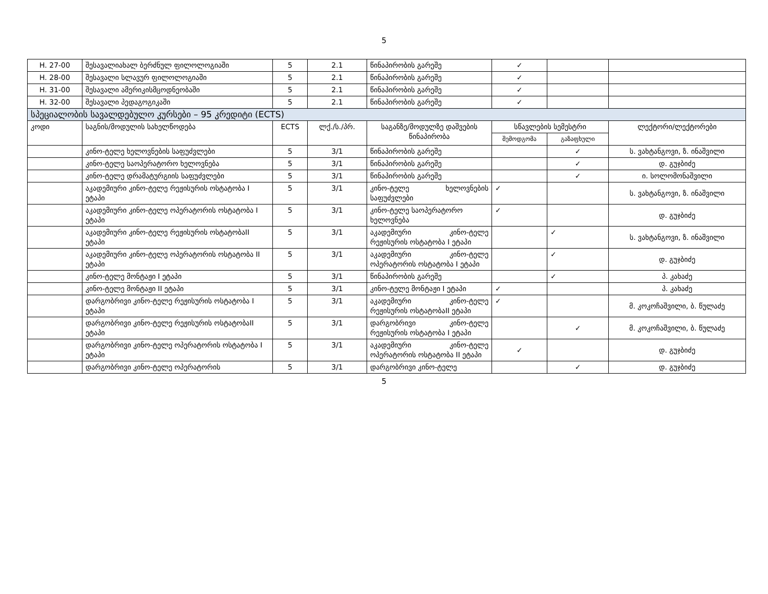5
| H. 27-00 | შესავალიახალ ბერძნულ ფილოლოგიაში | 5 | 2.1 | წინაპირობის გარეშე | ✓ | | |
| H. 28-00 | შესავალი სლავურ ფილოლოგიაში | 5 | 2.1 | წინაპირობის გარეშე | ✓ | | |
| H. 31-00 | შესავალი ამერიკისმცოდნეობაში | 5 | 2.1 | წინაპირობის გარეშე | ✓ | | |
| H. 32-00 | შესავალი პედაგოგიკაში | 5 | 2.1 | წინაპირობის გარეშე | ✓ | | |
| სპეციალობის სავალდებულო კურსები – 95 კრედიტი (ECTS) | | | | | | | |
| კოდი | საგნის/მოდულის სახელწოდება | ECTS | ლქ./ს./პრ. | საგანზე/მოდულზე დაშვების წინაპირობა | სწავლების სემესტრი | | ლექტორი/ლექტორები |
| | | | | | შემოდგომა | გაზაფხული | |
| | კინო-ტელე ხელოვნების საფუძვლები | 5 | 3/1 | წინაპირობის გარეშე | | ✓ | ს. ვახტანგოვი, ზ. ინაშვილი |
| | კინო-ტელე საოპერატორო ხელოვნება | 5 | 3/1 | წინაპირობის გარეშე | | ✓ | დ. გუჯბიძე |
| | კინო-ტელე დრამატურგიის საფუძვლები | 5 | 3/1 | წინაპირობის გარეშე | | ✓ | ი. სოლომონაშვილი |
| | აკადემიური კინო-ტელე რეჟისურის ოსტატობა I ეტაპი | 5 | 3/1 | კინო-ტელე ხელოვნების საფუძვლები | ✓ | | ს. ვახტანგოვი, ზ. ინაშვილი |
| | აკადემიური კინო-ტელე ოპერატორის ოსტატობა I ეტაპი | 5 | 3/1 | კინო-ტელე საოპერატორო ხელოვნება | ✓ | | დ. გუჯბიძე |
| | აკადემიური კინო-ტელე რეჟისურის ოსტატობაII ეტაპი | 5 | 3/1 | აკადემიური კინო-ტელე რეჟისურის ოსტატობა I ეტაპი | | ✓ | ს. ვახტანგოვი, ზ. ინაშვილი |
| | აკადემიური კინო-ტელე ოპერატორის ოსტატობა II ეტაპი | 5 | 3/1 | აკადემიური კინო-ტელე ოპერატორის ოსტატობა I ეტაპი | | ✓ | დ. გუჯბიძე |
| | კინო-ტელე მონტაჟი I ეტაპი | 5 | 3/1 | წინაპირობის გარეშე | | ✓ | პ. კახაძე |
| | კინო-ტელე მონტაჟი II ეტაპი | 5 | 3/1 | კინო-ტელე მონტაჟი I ეტაპი | ✓ | | პ. კახაძე |
| | დარგობრივი კინო-ტელე რეჟისურის ოსტატობა I ეტაპი | 5 | 3/1 | აკადემიური კინო-ტელე რეჟისურის ოსტატობაII ეტაპი | ✓ | | მ. კოკოჩაშვილი, ბ. წულაძე |
| | დარგობრივი კინო-ტელე რეჟისურის ოსტატობაII ეტაპი | 5 | 3/1 | დარგობრივი კინო-ტელე რეჟისურის ოსტატობა I ეტაპი | | ✓ | მ. კოკოჩაშვილი, ბ. წულაძე |
| | დარგობრივი კინო-ტელე ოპერატორის ოსტატობა I ეტაპი | 5 | 3/1 | აკადემიური კინო-ტელე ოპერატორის ოსტატობა II ეტაპი | ✓ | | დ. გუჯბიძე |
| | დარგობრივი კინო-ტელე ოპერატორის | 5 | 3/1 | დარგობრივი კინო-ტელე | | ✓ | დ. გუჯბიძე |
5